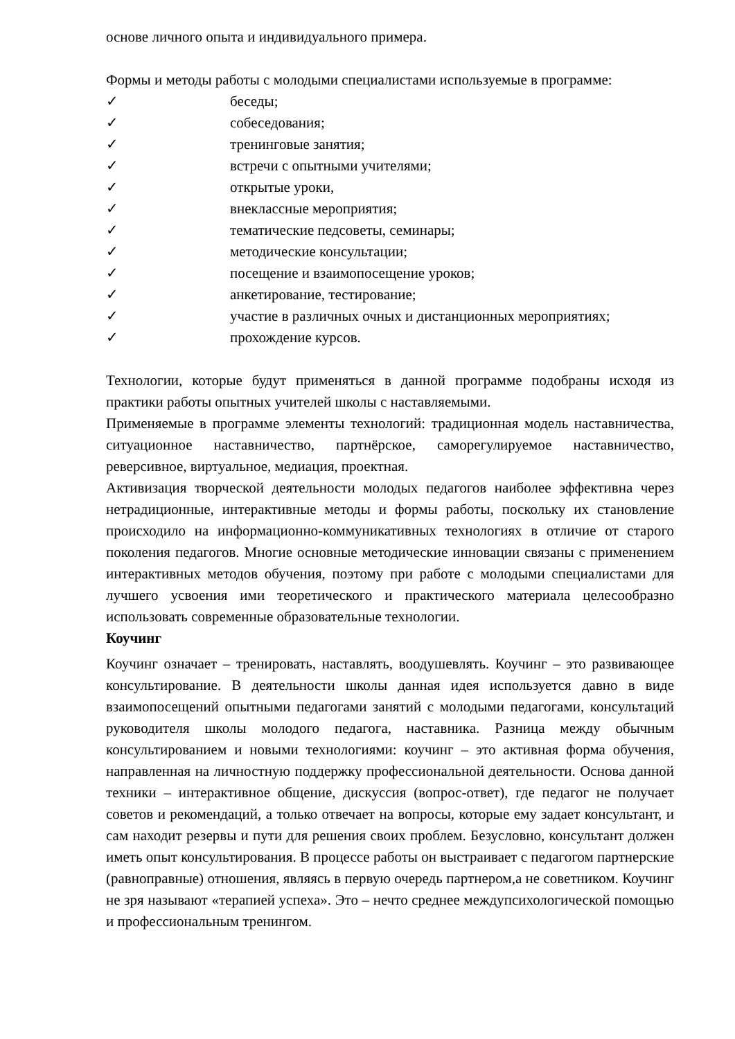основе личного опыта и индивидуального примера.
Формы и методы работы с молодыми специалистами используемые в программе:
✓ беседы;
✓ собеседования;
✓ тренинговые занятия;
✓ встречи с опытными учителями;
✓ открытые уроки,
✓ внеклассные мероприятия;
✓ тематические педсоветы, семинары;
✓ методические консультации;
✓ посещение и взаимопосещение уроков;
✓ анкетирование, тестирование;
✓ участие в различных очных и дистанционных мероприятиях;
✓ прохождение курсов.
Технологии, которые будут применяться в данной программе подобраны исходя из практики работы опытных учителей школы с наставляемыми.
Применяемые в программе элементы технологий: традиционная модель наставничества, ситуационное наставничество, партнёрское, саморегулируемое наставничество, реверсивное, виртуальное, медиация, проектная.
Активизация творческой деятельности молодых педагогов наиболее эффективна через нетрадиционные, интерактивные методы и формы работы, поскольку их становление происходило на информационно-коммуникативных технологиях в отличие от старого поколения педагогов. Многие основные методические инновации связаны с применением интерактивных методов обучения, поэтому при работе с молодыми специалистами для лучшего усвоения ими теоретического и практического материала целесообразно использовать современные образовательные технологии.
Коучинг
Коучинг означает – тренировать, наставлять, воодушевлять. Коучинг – это развивающее консультирование. В деятельности школы данная идея используется давно в виде взаимопосещений опытными педагогами занятий с молодыми педагогами, консультаций руководителя школы молодого педагога, наставника. Разница между обычным консультированием и новыми технологиями: коучинг – это активная форма обучения, направленная на личностную поддержку профессиональной деятельности. Основа данной техники – интерактивное общение, дискуссия (вопрос-ответ), где педагог не получает советов и рекомендаций, а только отвечает на вопросы, которые ему задает консультант, и сам находит резервы и пути для решения своих проблем. Безусловно, консультант должен иметь опыт консультирования. В процессе работы он выстраивает с педагогом партнерские (равноправные) отношения, являясь в первую очередь партнером,а не советником. Коучинг не зря называют «терапией успеха». Это – нечто среднее междупсихологической помощью и профессиональным тренингом.